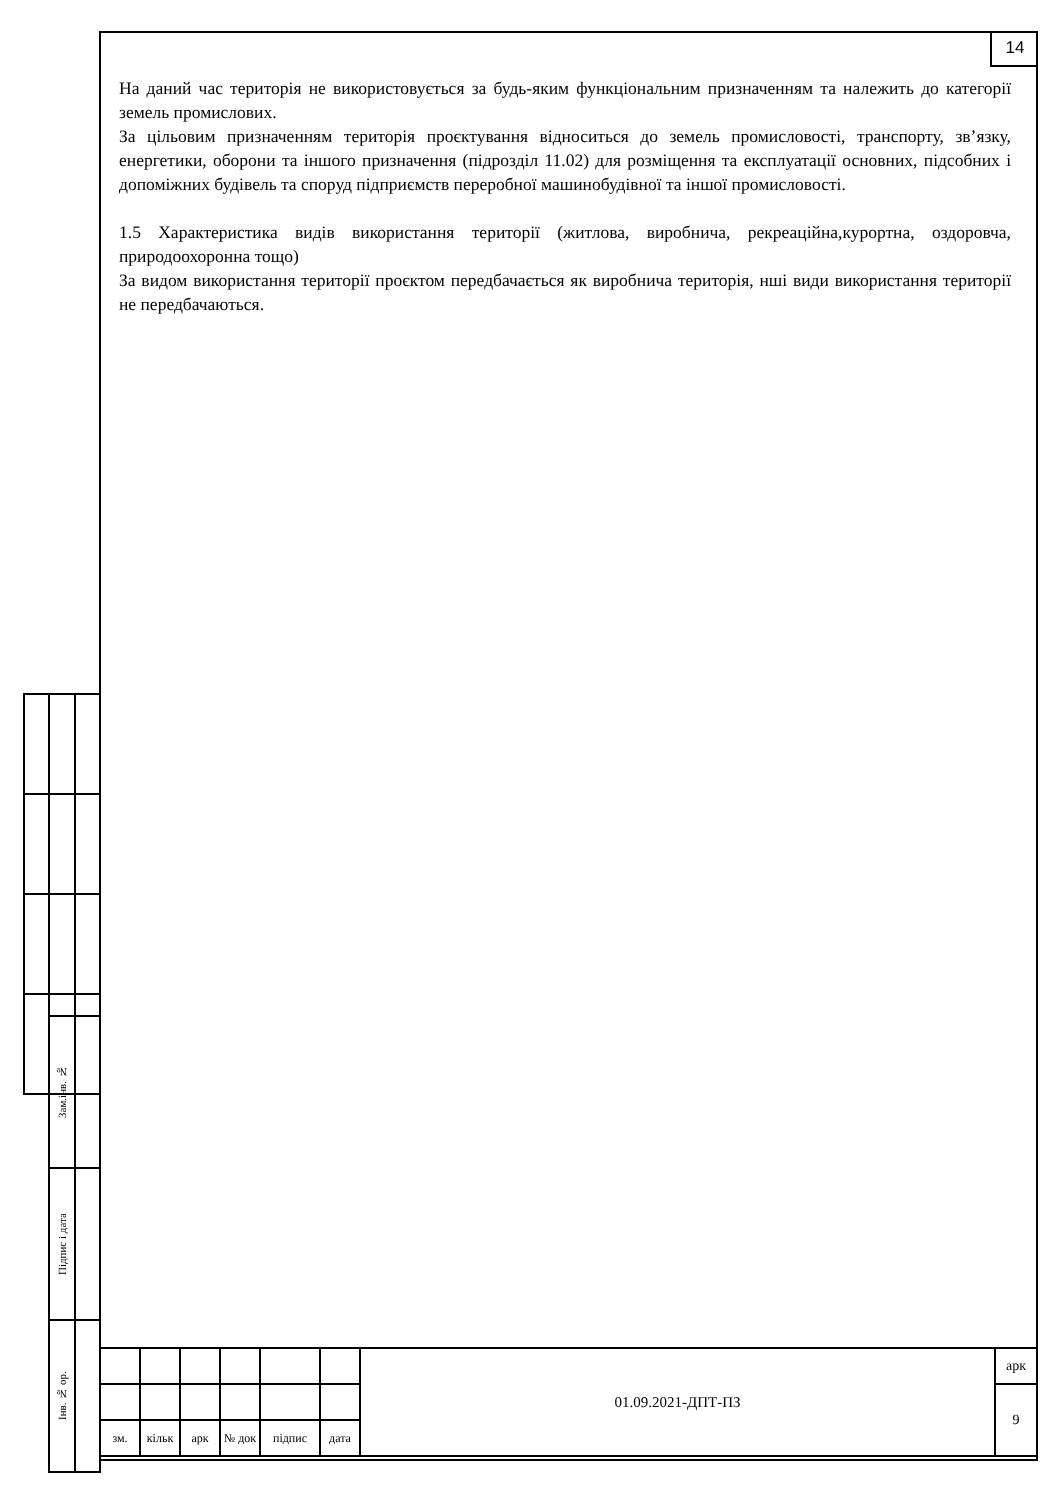14
На даний час територія не використовується за будь-яким функціональним призначенням та належить до категорії земель промислових.
За цільовим призначенням територія проєктування відноситься до земель промисловості, транспорту, зв’язку, енергетики, оборони та іншого призначення (підрозділ 11.02) для розміщення та експлуатації основних, підсобних і допоміжних будівель та споруд підприємств переробної машинобудівної та іншої промисловості.
1.5 Характеристика видів використання території (житлова, виробнича, рекреаційна,курортна, оздоровча, природоохоронна тощо)
За видом використання території проєктом передбачається як виробнича територія, нші види використання території не передбачаються.
| Зам.інв. № | |
| Підпис і дата | |
| Інв. № ор. | |
| | | | | | | 01.09.2021-ДПТ-ПЗ | арк |
| | | | | | | | 9 |
| зм. | кільк | арк | № док | підпис | дата | | |